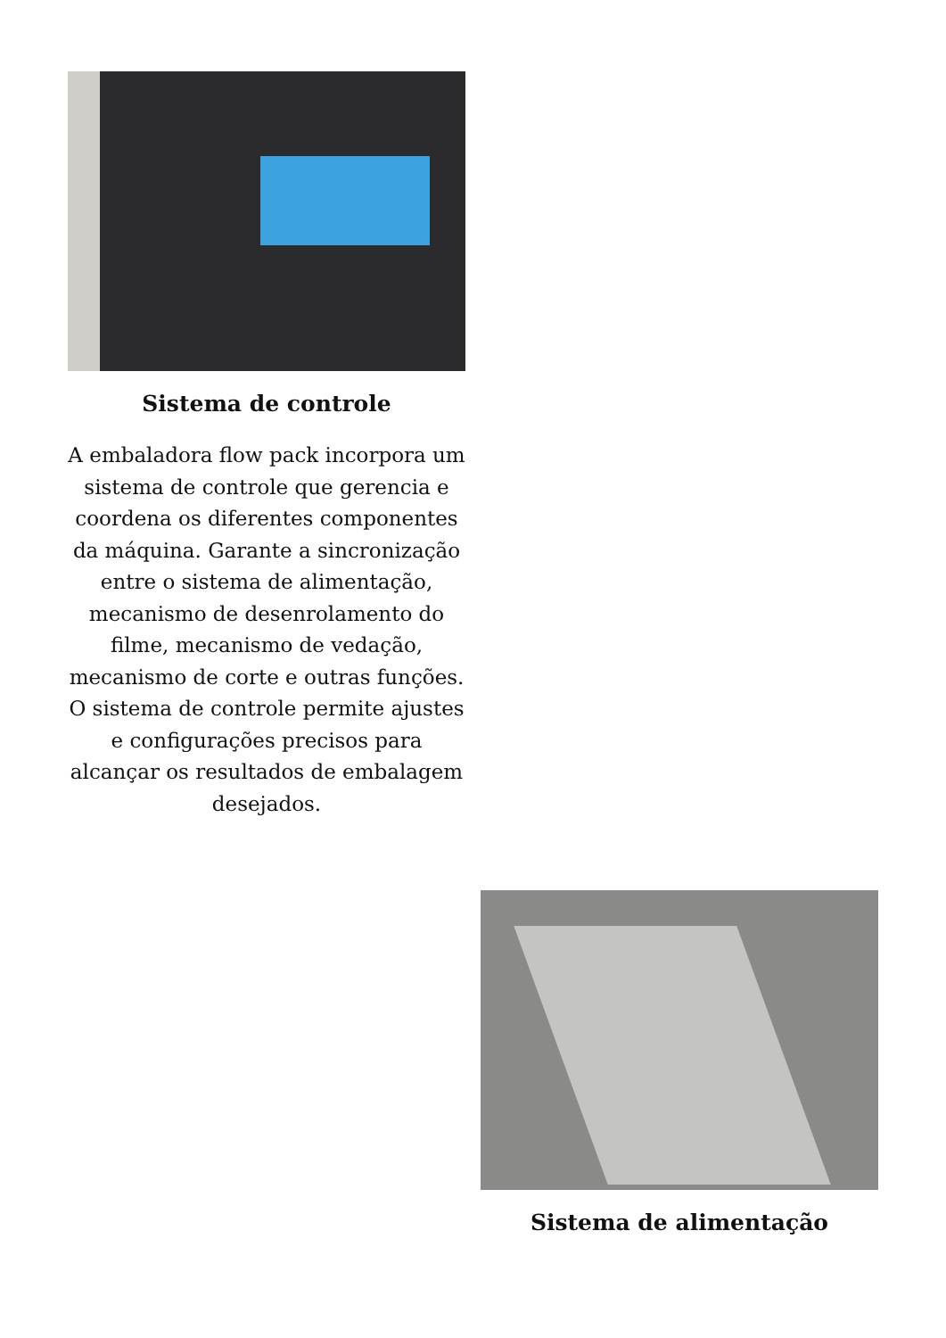Sistema de controle
A embaladora flow pack incorpora um sistema de controle que gerencia e coordena os diferentes componentes da máquina. Garante a sincronização entre o sistema de alimentação, mecanismo de desenrolamento do filme, mecanismo de vedação, mecanismo de corte e outras funções. O sistema de controle permite ajustes e configurações precisos para alcançar os resultados de embalagem desejados.
Sistema de alimentação